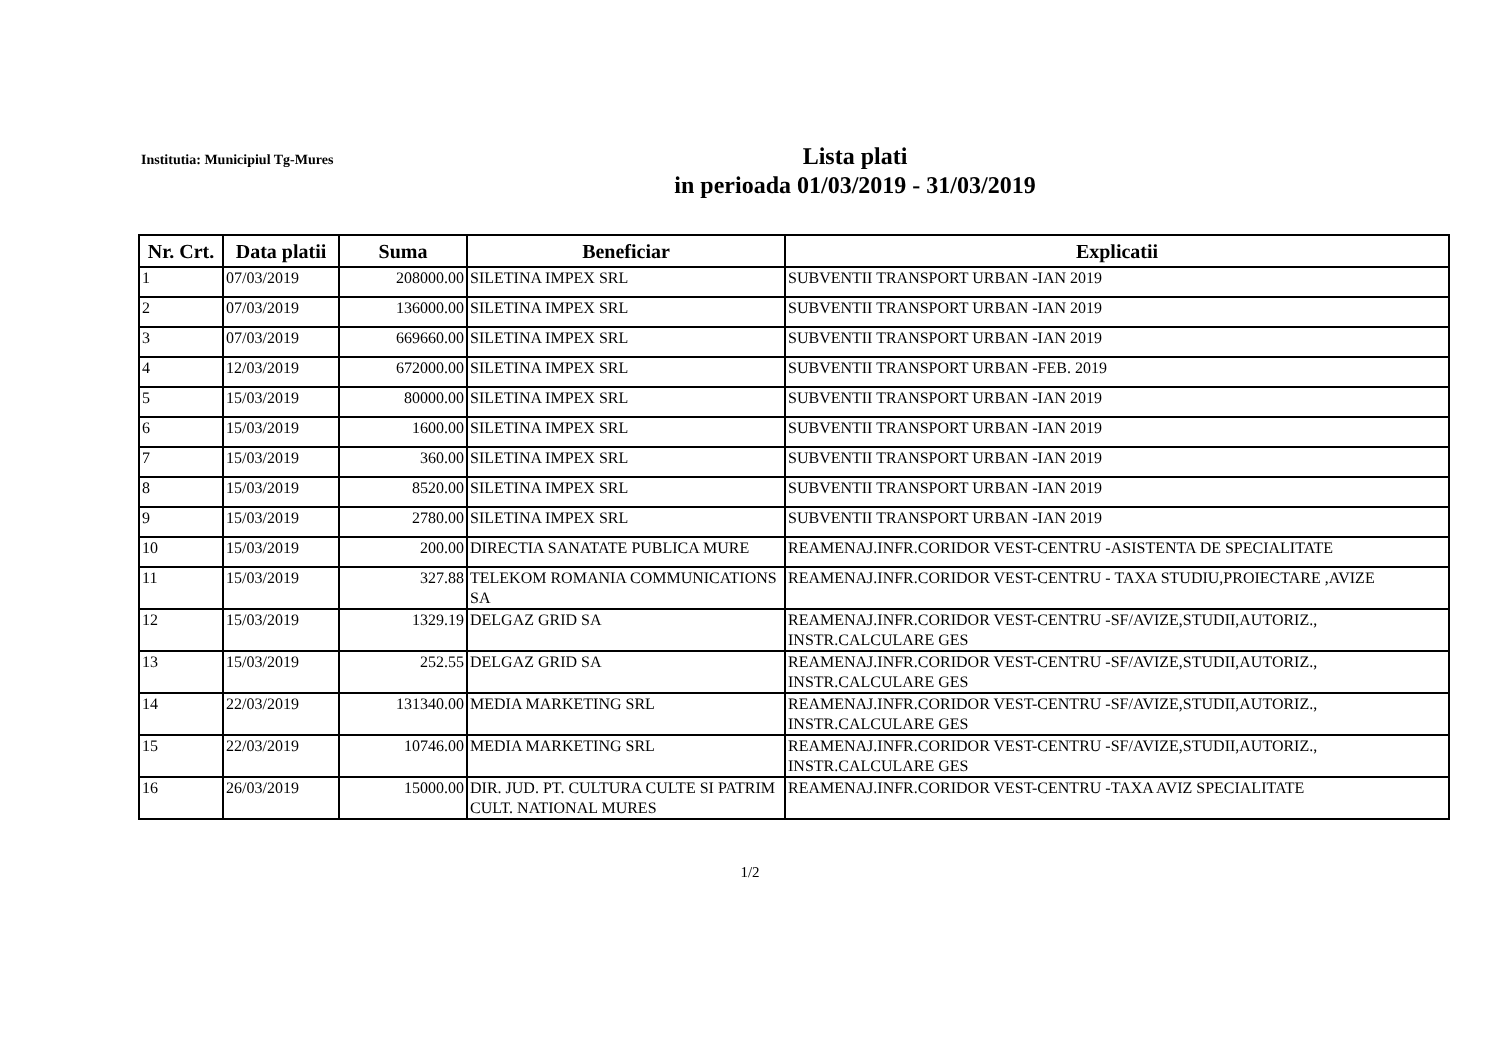Institutia: Municipiul Tg-Mures
Lista plati
in perioada 01/03/2019 - 31/03/2019
| Nr. Crt. | Data platii | Suma | Beneficiar | Explicatii |
| --- | --- | --- | --- | --- |
| 1 | 07/03/2019 | 208000.00 | SILETINA IMPEX SRL | SUBVENTII TRANSPORT URBAN -IAN 2019 |
| 2 | 07/03/2019 | 136000.00 | SILETINA IMPEX SRL | SUBVENTII TRANSPORT URBAN -IAN 2019 |
| 3 | 07/03/2019 | 669660.00 | SILETINA IMPEX SRL | SUBVENTII TRANSPORT URBAN -IAN 2019 |
| 4 | 12/03/2019 | 672000.00 | SILETINA IMPEX SRL | SUBVENTII TRANSPORT URBAN -FEB. 2019 |
| 5 | 15/03/2019 | 80000.00 | SILETINA IMPEX SRL | SUBVENTII TRANSPORT URBAN -IAN 2019 |
| 6 | 15/03/2019 | 1600.00 | SILETINA IMPEX SRL | SUBVENTII TRANSPORT URBAN -IAN 2019 |
| 7 | 15/03/2019 | 360.00 | SILETINA IMPEX SRL | SUBVENTII TRANSPORT URBAN -IAN 2019 |
| 8 | 15/03/2019 | 8520.00 | SILETINA IMPEX SRL | SUBVENTII TRANSPORT URBAN -IAN 2019 |
| 9 | 15/03/2019 | 2780.00 | SILETINA IMPEX SRL | SUBVENTII TRANSPORT URBAN -IAN 2019 |
| 10 | 15/03/2019 | 200.00 | DIRECTIA SANATATE PUBLICA MURE | REAMENAJ.INFR.CORIDOR VEST-CENTRU -ASISTENTA DE SPECIALITATE |
| 11 | 15/03/2019 | 327.88 | TELEKOM ROMANIA COMMUNICATIONS SA | REAMENAJ.INFR.CORIDOR VEST-CENTRU - TAXA STUDIU,PROIECTARE ,AVIZE |
| 12 | 15/03/2019 | 1329.19 | DELGAZ GRID SA | REAMENAJ.INFR.CORIDOR VEST-CENTRU -SF/AVIZE,STUDII,AUTORIZ., INSTR.CALCULARE GES |
| 13 | 15/03/2019 | 252.55 | DELGAZ GRID SA | REAMENAJ.INFR.CORIDOR VEST-CENTRU -SF/AVIZE,STUDII,AUTORIZ., INSTR.CALCULARE GES |
| 14 | 22/03/2019 | 131340.00 | MEDIA MARKETING SRL | REAMENAJ.INFR.CORIDOR VEST-CENTRU -SF/AVIZE,STUDII,AUTORIZ., INSTR.CALCULARE GES |
| 15 | 22/03/2019 | 10746.00 | MEDIA MARKETING SRL | REAMENAJ.INFR.CORIDOR VEST-CENTRU -SF/AVIZE,STUDII,AUTORIZ., INSTR.CALCULARE GES |
| 16 | 26/03/2019 | 15000.00 | DIR. JUD. PT. CULTURA CULTE SI PATRIM CULT. NATIONAL MURES | REAMENAJ.INFR.CORIDOR VEST-CENTRU -TAXA AVIZ SPECIALITATE |
1/2